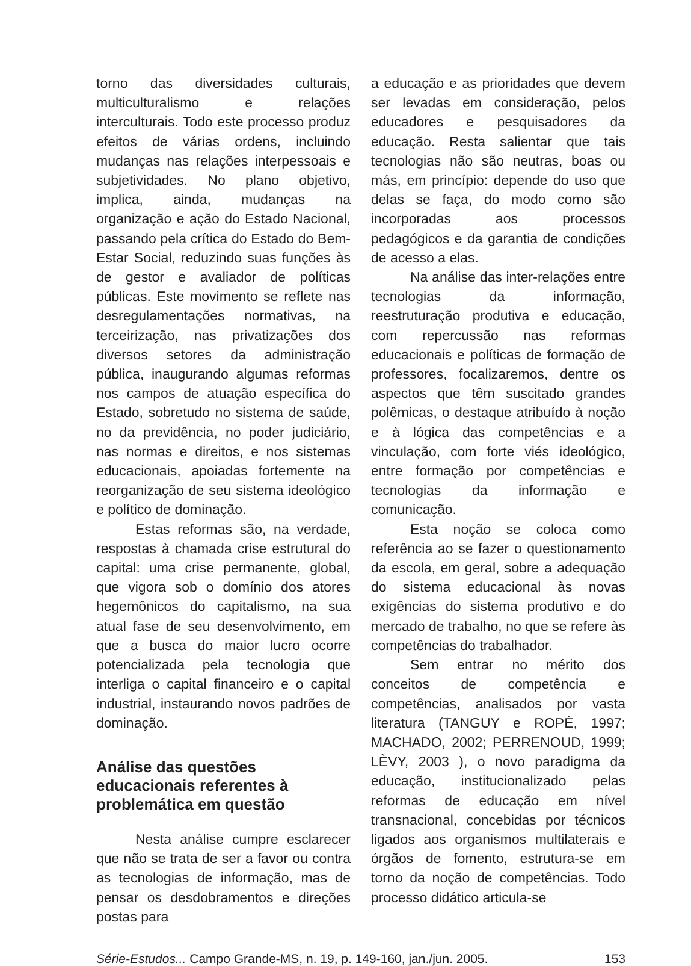torno das diversidades culturais, multiculturalismo e relações interculturais. Todo este processo produz efeitos de várias ordens, incluindo mudanças nas relações interpessoais e subjetividades. No plano objetivo, implica, ainda, mudanças na organização e ação do Estado Nacional, passando pela crítica do Estado do Bem-Estar Social, reduzindo suas funções às de gestor e avaliador de políticas públicas. Este movimento se reflete nas desregulamentações normativas, na terceirização, nas privatizações dos diversos setores da administração pública, inaugurando algumas reformas nos campos de atuação específica do Estado, sobretudo no sistema de saúde, no da previdência, no poder judiciário, nas normas e direitos, e nos sistemas educacionais, apoiadas fortemente na reorganização de seu sistema ideológico e político de dominação.
Estas reformas são, na verdade, respostas à chamada crise estrutural do capital: uma crise permanente, global, que vigora sob o domínio dos atores hegemônicos do capitalismo, na sua atual fase de seu desenvolvimento, em que a busca do maior lucro ocorre potencializada pela tecnologia que interliga o capital financeiro e o capital industrial, instaurando novos padrões de dominação.
Análise das questões educacionais referentes à problemática em questão
Nesta análise cumpre esclarecer que não se trata de ser a favor ou contra as tecnologias de informação, mas de pensar os desdobramentos e direções postas para
a educação e as prioridades que devem ser levadas em consideração, pelos educadores e pesquisadores da educação. Resta salientar que tais tecnologias não são neutras, boas ou más, em princípio: depende do uso que delas se faça, do modo como são incorporadas aos processos pedagógicos e da garantia de condições de acesso a elas.
Na análise das inter-relações entre tecnologias da informação, reestruturação produtiva e educação, com repercussão nas reformas educacionais e políticas de formação de professores, focalizaremos, dentre os aspectos que têm suscitado grandes polêmicas, o destaque atribuído à noção e à lógica das competências e a vinculação, com forte viés ideológico, entre formação por competências e tecnologias da informação e comunicação.
Esta noção se coloca como referência ao se fazer o questionamento da escola, em geral, sobre a adequação do sistema educacional às novas exigências do sistema produtivo e do mercado de trabalho, no que se refere às competências do trabalhador.
Sem entrar no mérito dos conceitos de competência e competências, analisados por vasta literatura (TANGUY e ROPÈ, 1997; MACHADO, 2002; PERRENOUD, 1999; LÈVY, 2003 ), o novo paradigma da educação, institucionalizado pelas reformas de educação em nível transnacional, concebidas por técnicos ligados aos organismos multilaterais e órgãos de fomento, estrutura-se em torno da noção de competências. Todo processo didático articula-se
Série-Estudos... Campo Grande-MS, n. 19, p. 149-160, jan./jun. 2005. 153